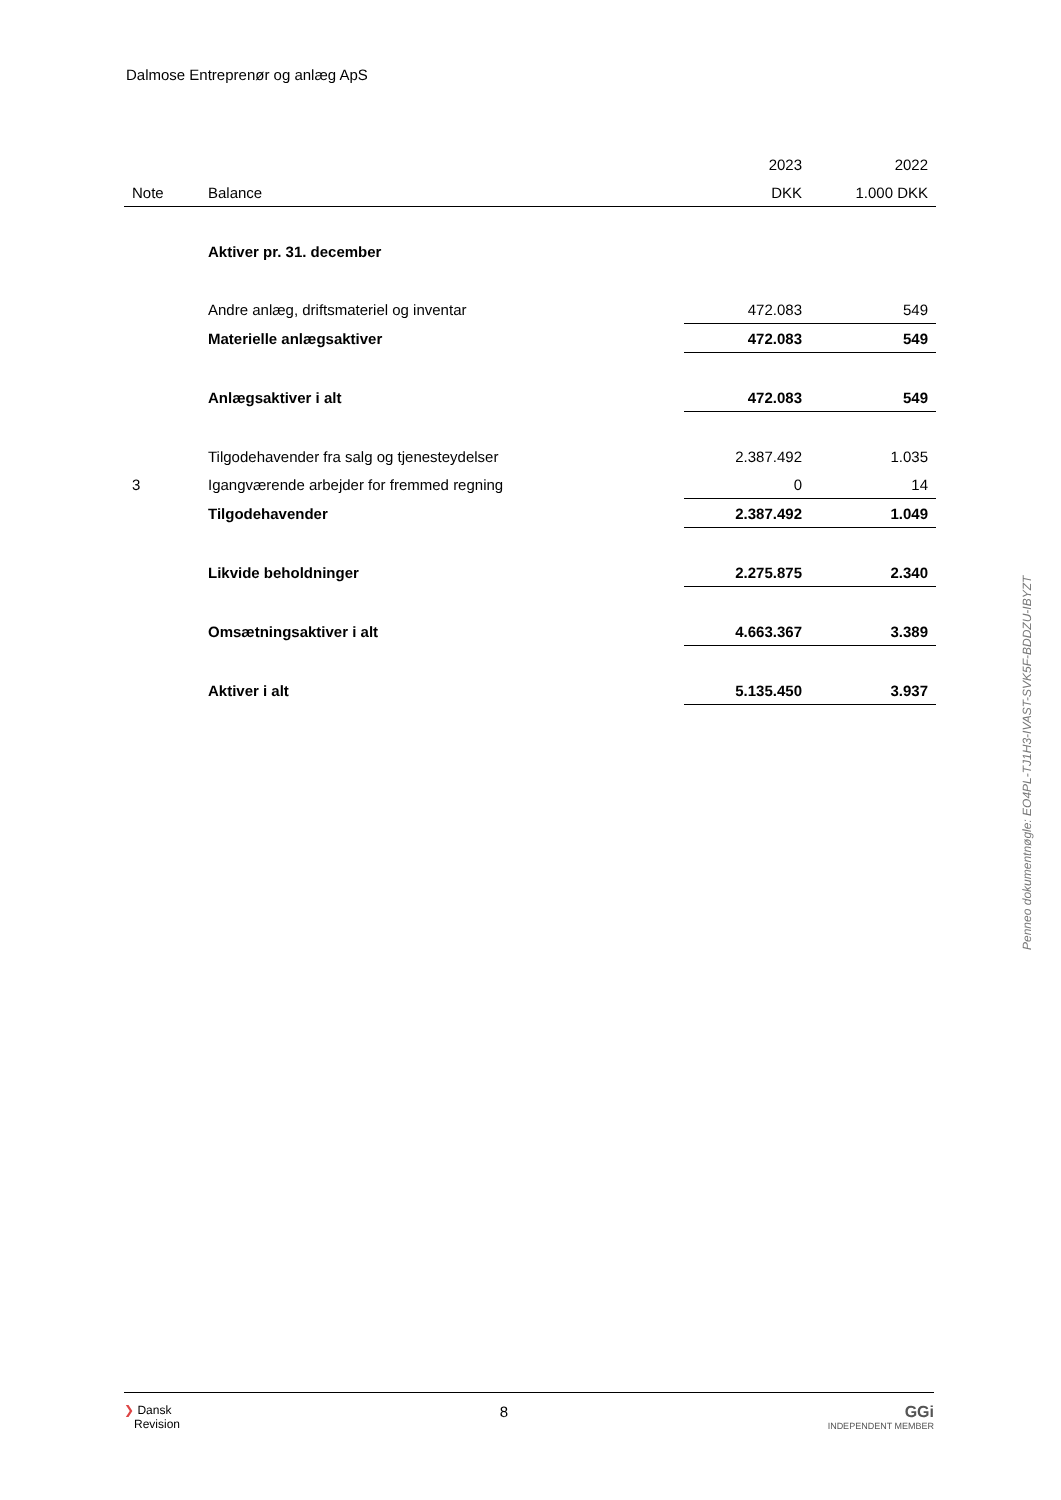Dalmose Entreprenør og anlæg ApS
| | | 2023 | 2022 |
| --- | --- | --- | --- |
| Note | Balance | DKK | 1.000 DKK |
| | Aktiver pr. 31. december | | |
| | Andre anlæg, driftsmateriel og inventar | 472.083 | 549 |
| | Materielle anlægsaktiver | 472.083 | 549 |
| | Anlægsaktiver i alt | 472.083 | 549 |
| | Tilgodehavender fra salg og tjenesteydelser | 2.387.492 | 1.035 |
| 3 | Igangværende arbejder for fremmed regning | 0 | 14 |
| | Tilgodehavender | 2.387.492 | 1.049 |
| | Likvide beholdninger | 2.275.875 | 2.340 |
| | Omsætningsaktiver i alt | 4.663.367 | 3.389 |
| | Aktiver i alt | 5.135.450 | 3.937 |
Penneo dokumentnøgle: EO4PL-TJ1H3-IVAST-SVK5F-BDDZU-IBYZT
❯ Dansk
Revision
8 GGi
INDEPENDENT MEMBER